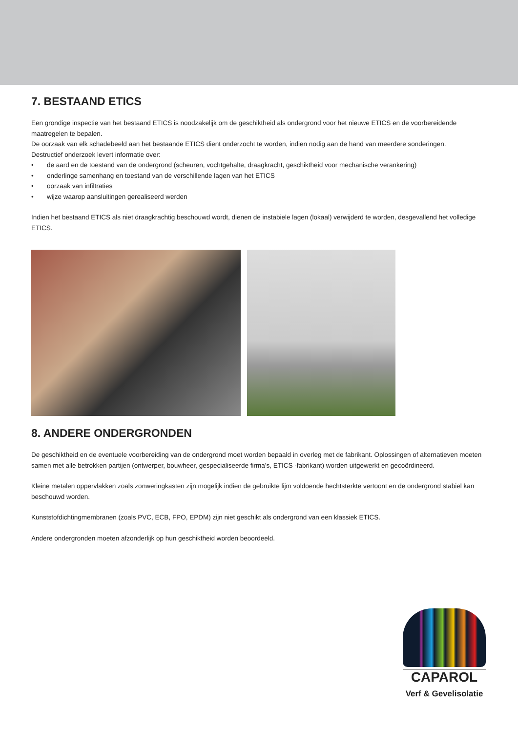7. BESTAAND ETICS
Een grondige inspectie van het bestaand ETICS is noodzakelijk om de geschiktheid als ondergrond voor het nieuwe ETICS en de voorbereidende maatregelen te bepalen.
De oorzaak van elk schadebeeld aan het bestaande ETICS dient onderzocht te worden, indien nodig aan de hand van meerdere sonderingen.
Destructief onderzoek levert informatie over:
• de aard en de toestand van de ondergrond (scheuren, vochtgehalte, draagkracht, geschiktheid voor mechanische verankering)
• onderlinge samenhang en toestand van de verschillende lagen van het ETICS
• oorzaak van infiltraties
• wijze waarop aansluitingen gerealiseerd werden
Indien het bestaand ETICS als niet draagkrachtig beschouwd wordt, dienen de instabiele lagen (lokaal) verwijderd te worden, desgevallend het volledige ETICS.
8. ANDERE ONDERGRONDEN
De geschiktheid en de eventuele voorbereiding van de ondergrond moet worden bepaald in overleg met de fabrikant. Oplossingen of alternatieven moeten samen met alle betrokken partijen (ontwerper, bouwheer, gespecialiseerde firma’s, ETICS -fabrikant) worden uitgewerkt en gecoördineerd.
Kleine metalen oppervlakken zoals zonweringkasten zijn mogelijk indien de gebruikte lijm voldoende hechtsterkte vertoont en de ondergrond stabiel kan beschouwd worden.
Kunststofdichtingmembranen (zoals PVC, ECB, FPO, EPDM) zijn niet geschikt als ondergrond van een klassiek ETICS.
Andere ondergronden moeten afzonderlijk op hun geschiktheid worden beoordeeld.
CAPAROL
Verf & Gevelisolatie